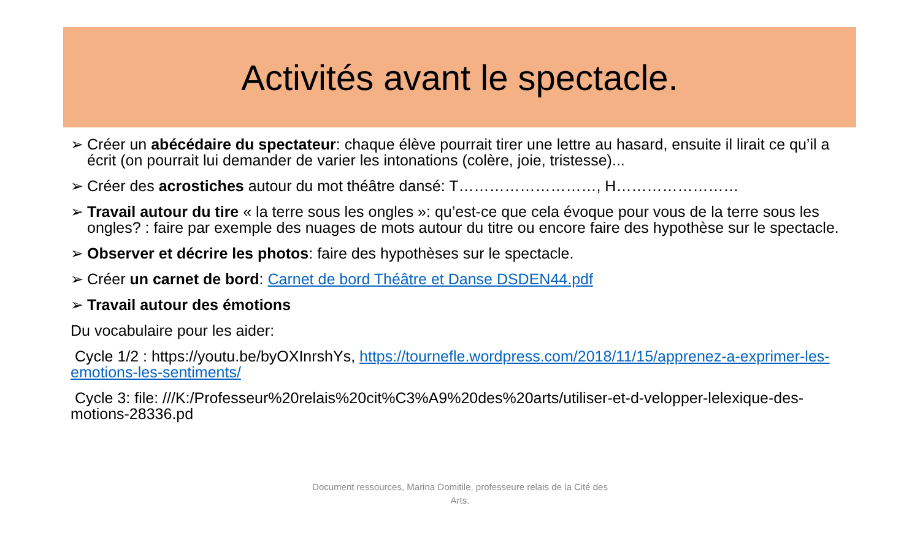Activités avant le spectacle.
➢ Créer un abécédaire du spectateur: chaque élève pourrait tirer une lettre au hasard, ensuite il lirait ce qu’il a écrit (on pourrait lui demander de varier les intonations (colère, joie, tristesse)...
➢ Créer des acrostiches autour du mot théâtre dansé: T………………………, H……………………
➢ Travail autour du tire « la terre sous les ongles »: qu’est-ce que cela évoque pour vous de la terre sous les ongles? : faire par exemple des nuages de mots autour du titre ou encore faire des hypothèse sur le spectacle.
➢ Observer et décrire les photos: faire des hypothèses sur le spectacle.
➢ Créer un carnet de bord: Carnet de bord Théâtre et Danse DSDEN44.pdf
➢ Travail autour des émotions
Du vocabulaire pour les aider:
Cycle 1/2 : https://youtu.be/byOXInrshYs, https://tournefle.wordpress.com/2018/11/15/apprenez-a-exprimer-les-emotions-les-sentiments/
Cycle 3: file: ///K:/Professeur%20relais%20cit%C3%A9%20des%20arts/utiliser-et-d-velopper-lelexique-des-motions-28336.pd
Document ressources, Marina Domitile, professeure relais de la Cité des Arts.